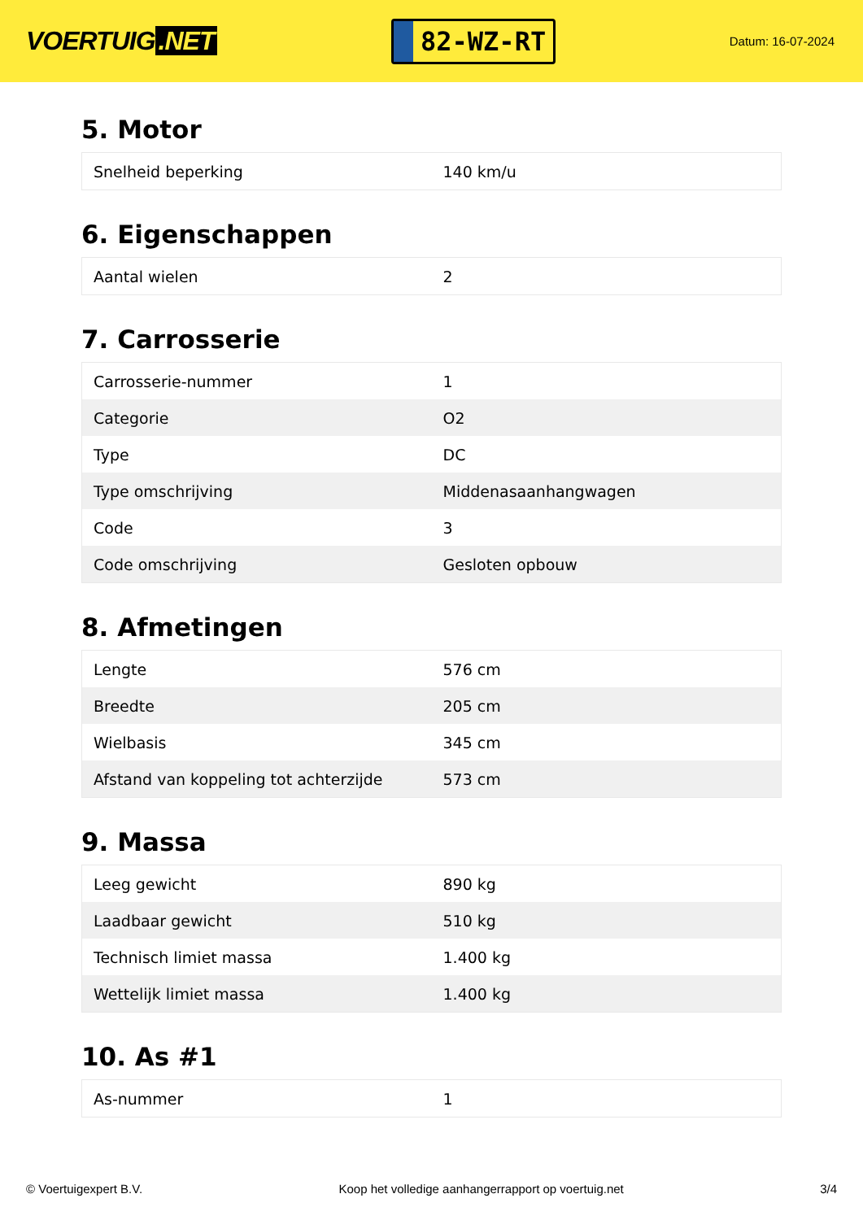VOERTUIG.NET
82-WZ-RT
Datum: 16-07-2024
5. Motor
| Snelheid beperking | 140 km/u |
6. Eigenschappen
| Aantal wielen | 2 |
7. Carrosserie
| Carrosserie-nummer | 1 |
| Categorie | O2 |
| Type | DC |
| Type omschrijving | Middenasaanhangwagen |
| Code | 3 |
| Code omschrijving | Gesloten opbouw |
8. Afmetingen
| Lengte | 576 cm |
| Breedte | 205 cm |
| Wielbasis | 345 cm |
| Afstand van koppeling tot achterzijde | 573 cm |
9. Massa
| Leeg gewicht | 890 kg |
| Laadbaar gewicht | 510 kg |
| Technisch limiet massa | 1.400 kg |
| Wettelijk limiet massa | 1.400 kg |
10. As #1
| As-nummer | 1 |
© Voertuigexpert B.V. Koop het volledige aanhangerrapport op voertuig.net 3/4